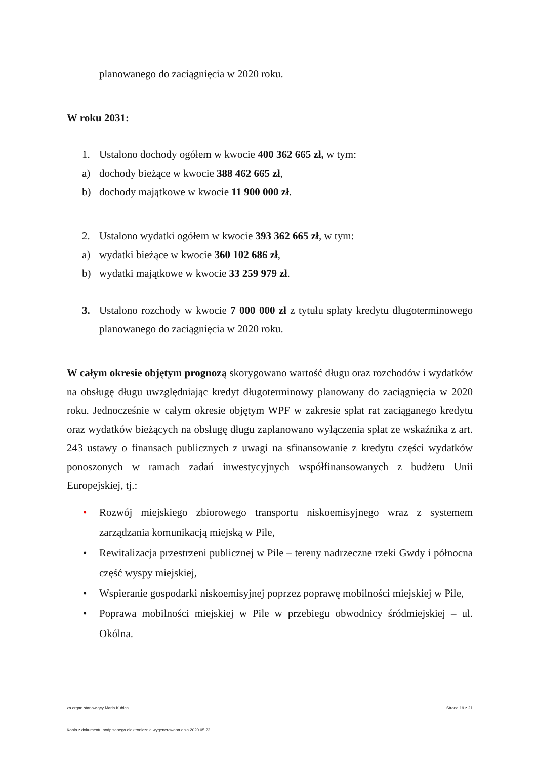planowanego do zaciągnięcia w 2020 roku.
W roku 2031:
1. Ustalono dochody ogółem w kwocie 400 362 665 zł, w tym:
a) dochody bieżące w kwocie 388 462 665 zł,
b) dochody majątkowe w kwocie 11 900 000 zł.
2. Ustalono wydatki ogółem w kwocie 393 362 665 zł, w tym:
a) wydatki bieżące w kwocie 360 102 686 zł,
b) wydatki majątkowe w kwocie 33 259 979 zł.
3. Ustalono rozchody w kwocie 7 000 000 zł z tytułu spłaty kredytu długoterminowego planowanego do zaciągnięcia w 2020 roku.
W całym okresie objętym prognozą skorygowano wartość długu oraz rozchodów i wydatków na obsługę długu uwzględniając kredyt długoterminowy planowany do zaciągnięcia w 2020 roku. Jednocześnie w całym okresie objętym WPF w zakresie spłat rat zaciąganego kredytu oraz wydatków bieżących na obsługę długu zaplanowano wyłączenia spłat ze wskaźnika z art. 243 ustawy o finansach publicznych z uwagi na sfinansowanie z kredytu części wydatków ponoszonych w ramach zadań inwestycyjnych współfinansowanych z budżetu Unii Europejskiej, tj.:
• Rozwój miejskiego zbiorowego transportu niskoemisyjnego wraz z systemem zarządzania komunikacją miejską w Pile,
• Rewitalizacja przestrzeni publicznej w Pile – tereny nadrzeczne rzeki Gwdy i północna część wyspy miejskiej,
• Wspieranie gospodarki niskoemisyjnej poprzez poprawę mobilności miejskiej w Pile,
• Poprawa mobilności miejskiej w Pile w przebiegu obwodnicy śródmiejskiej – ul. Okólna.
za organ stanowiący Maria Kubica Strona 19 z 21
Kopia z dokumentu podpisanego elektronicznie wygenerowana dnia 2020.05.22